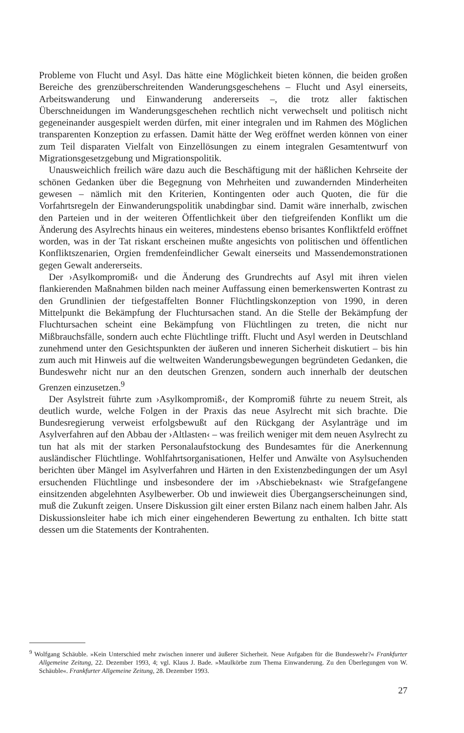Probleme von Flucht und Asyl. Das hätte eine Möglichkeit bieten können, die beiden großen Bereiche des grenzüberschreitenden Wanderungsgeschehens – Flucht und Asyl einerseits, Arbeitswanderung und Einwanderung andererseits –, die trotz aller faktischen Überschneidungen im Wanderungsgeschehen rechtlich nicht verwechselt und politisch nicht gegeneinander ausgespielt werden dürfen, mit einer integralen und im Rahmen des Möglichen transparenten Konzeption zu erfassen. Damit hätte der Weg eröffnet werden können von einer zum Teil disparaten Vielfalt von Einzellösungen zu einem integralen Gesamtentwurf von Migrationsgesetzgebung und Migrationspolitik.
Unausweichlich freilich wäre dazu auch die Beschäftigung mit der häßlichen Kehrseite der schönen Gedanken über die Begegnung von Mehrheiten und zuwandernden Minderheiten gewesen – nämlich mit den Kriterien, Kontingenten oder auch Quoten, die für die Vorfahrtsregeln der Einwanderungspolitik unabdingbar sind. Damit wäre innerhalb, zwischen den Parteien und in der weiteren Öffentlichkeit über den tiefgreifenden Konflikt um die Änderung des Asylrechts hinaus ein weiteres, mindestens ebenso brisantes Konfliktfeld eröffnet worden, was in der Tat riskant erscheinen mußte angesichts von politischen und öffentlichen Konfliktszenarien, Orgien fremdenfeindlicher Gewalt einerseits und Massendemonstrationen gegen Gewalt andererseits.
Der ›Asylkompromiß‹ und die Änderung des Grundrechts auf Asyl mit ihren vielen flankierenden Maßnahmen bilden nach meiner Auffassung einen bemerkenswerten Kontrast zu den Grundlinien der tiefgestaffelten Bonner Flüchtlingskonzeption von 1990, in deren Mittelpunkt die Bekämpfung der Fluchtursachen stand. An die Stelle der Bekämpfung der Fluchtursachen scheint eine Bekämpfung von Flüchtlingen zu treten, die nicht nur Mißbrauchsfälle, sondern auch echte Flüchtlinge trifft. Flucht und Asyl werden in Deutschland zunehmend unter den Gesichtspunkten der äußeren und inneren Sicherheit diskutiert – bis hin zum auch mit Hinweis auf die weltweiten Wanderungsbewegungen begründeten Gedanken, die Bundeswehr nicht nur an den deutschen Grenzen, sondern auch innerhalb der deutschen Grenzen einzusetzen.<sup>9</sup>
Der Asylstreit führte zum ›Asylkompromiß‹, der Kompromiß führte zu neuem Streit, als deutlich wurde, welche Folgen in der Praxis das neue Asylrecht mit sich brachte. Die Bundesregierung verweist erfolgsbewußt auf den Rückgang der Asylanträge und im Asylverfahren auf den Abbau der ›Altlasten‹ – was freilich weniger mit dem neuen Asylrecht zu tun hat als mit der starken Personalaufstockung des Bundesamtes für die Anerkennung ausländischer Flüchtlinge. Wohlfahrtsorganisationen, Helfer und Anwälte von Asylsuchenden berichten über Mängel im Asylverfahren und Härten in den Existenzbedingungen der um Asyl ersuchenden Flüchtlinge und insbesondere der im ›Abschiebeknast‹ wie Strafgefangene einsitzenden abgelehnten Asylbewerber. Ob und inwieweit dies Übergangserscheinungen sind, muß die Zukunft zeigen. Unsere Diskussion gilt einer ersten Bilanz nach einem halben Jahr. Als Diskussionsleiter habe ich mich einer eingehenderen Bewertung zu enthalten. Ich bitte statt dessen um die Statements der Kontrahenten.
<sup>9</sup> Wolfgang Schäuble. »Kein Unterschied mehr zwischen innerer und äußerer Sicherheit. Neue Aufgaben für die Bundeswehr?« Frankfurter Allgemeine Zeitung, 22. Dezember 1993, 4; vgl. Klaus J. Bade. »Maulkörbe zum Thema Einwanderung. Zu den Überlegungen von W. Schäuble«. Frankfurter Allgemeine Zeitung, 28. Dezember 1993.
27